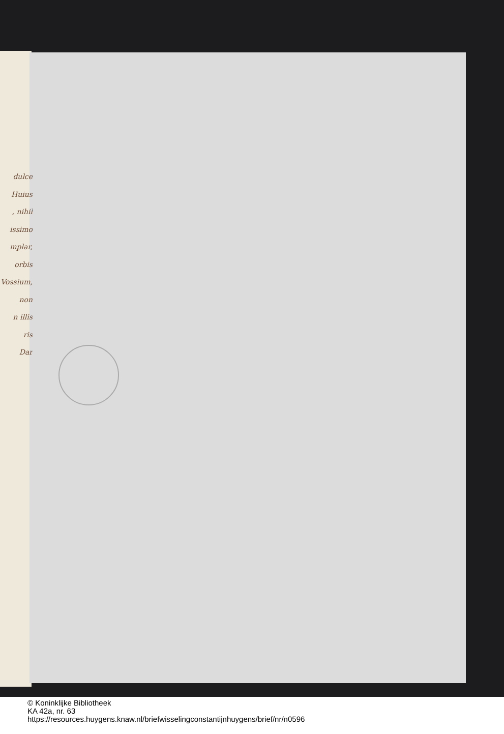dulce
Huius
, nihil
issimo
mplar,
orbis
Vossium,
non
n illis
ris
Dar
© Koninklijke Bibliotheek
KA 42a, nr. 63
https://resources.huygens.knaw.nl/briefwisselingconstantijnhuygens/brief/nr/n0596